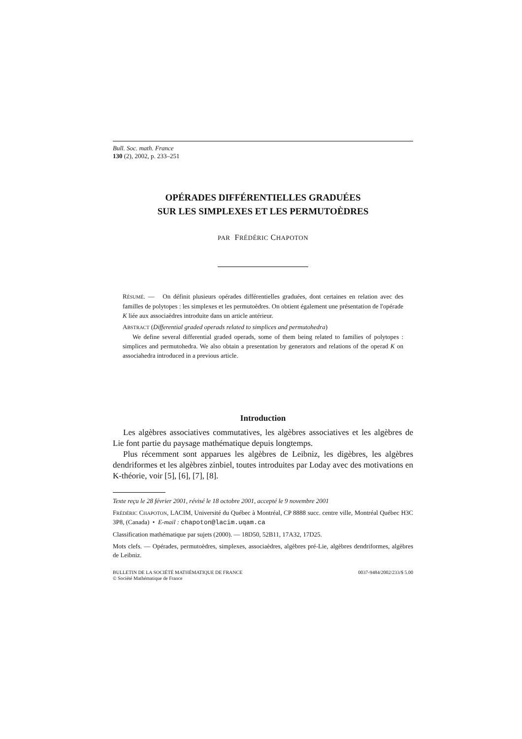Bull. Soc. math. France
130 (2), 2002, p. 233–251
OPÉRADES DIFFÉRENTIELLES GRADUÉES
SUR LES SIMPLEXES ET LES PERMUTOÈDRES
PAR FRÉDÉRIC CHAPOTON
RÉSUMÉ. — On définit plusieurs opérades différentielles graduées, dont certaines en relation avec des familles de polytopes : les simplexes et les permutoèdres. On obtient également une présentation de l'opérade K liée aux associaèdres introduite dans un article antérieur.
ABSTRACT (Differential graded operads related to simplices and permutohedra)
We define several differential graded operads, some of them being related to families of polytopes : simplices and permutohedra. We also obtain a presentation by generators and relations of the operad K on associahedra introduced in a previous article.
Introduction
Les algèbres associatives commutatives, les algèbres associatives et les algèbres de Lie font partie du paysage mathématique depuis longtemps.
Plus récemment sont apparues les algèbres de Leibniz, les digèbres, les algèbres dendriformes et les algèbres zinbiel, toutes introduites par Loday avec des motivations en K-théorie, voir [5], [6], [7], [8].
Texte reçu le 28 février 2001, révisé le 18 octobre 2001, accepté le 9 novembre 2001
FRÉDÉRIC CHAPOTON, LACIM, Université du Québec à Montréal, CP 8888 succ. centre ville, Montréal Québec H3C 3P8, (Canada) • E-mail : chapoton@lacim.uqam.ca
Classification mathématique par sujets (2000). — 18D50, 52B11, 17A32, 17D25.
Mots clefs. — Opérades, permutoèdres, simplexes, associaèdres, algèbres pré-Lie, algèbres dendriformes, algèbres de Leibniz.
BULLETIN DE LA SOCIÉTÉ MATHÉMATIQUE DE FRANCE
© Société Mathématique de France
0037-9484/2002/233/$ 5.00